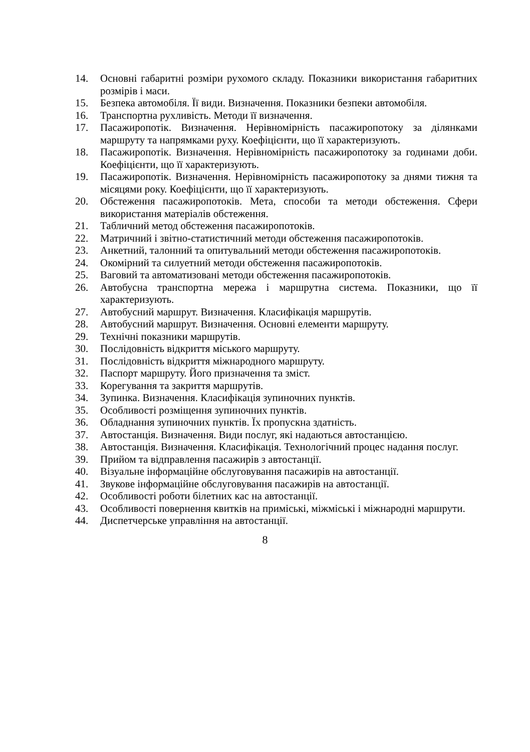14. Основні габаритні розміри рухомого складу. Показники використання габаритних розмірів і маси.
15. Безпека автомобіля. Її види. Визначення. Показники безпеки автомобіля.
16. Транспортна рухливість. Методи її визначення.
17. Пасажиропотік. Визначення. Нерівномірність пасажиропотоку за ділянками маршруту та напрямками руху. Коефіцієнти, що її характеризують.
18. Пасажиропотік. Визначення. Нерівномірність пасажиропотоку за годинами доби. Коефіцієнти, що її характеризують.
19. Пасажиропотік. Визначення. Нерівномірність пасажиропотоку за днями тижня та місяцями року. Коефіцієнти, що її характеризують.
20. Обстеження пасажиропотоків. Мета, способи та методи обстеження. Сфери використання матеріалів обстеження.
21. Табличний метод обстеження пасажиропотоків.
22. Матричний і звітно-статистичний методи обстеження пасажиропотоків.
23. Анкетний, талонний та опитувальний методи обстеження пасажиропотоків.
24. Окомірний та силуетний методи обстеження пасажиропотоків.
25. Ваговий та автоматизовані методи обстеження пасажиропотоків.
26. Автобусна транспортна мережа і маршрутна система. Показники, що її характеризують.
27. Автобусний маршрут. Визначення. Класифікація маршрутів.
28. Автобусний маршрут. Визначення. Основні елементи маршруту.
29. Технічні показники маршрутів.
30. Послідовність відкриття міського маршруту.
31. Послідовність відкриття міжнародного маршруту.
32. Паспорт маршруту. Його призначення та зміст.
33. Корегування та закриття маршрутів.
34. Зупинка. Визначення. Класифікація зупиночних пунктів.
35. Особливості розміщення зупиночних пунктів.
36. Обладнання зупиночних пунктів. Їх пропускна здатність.
37. Автостанція. Визначення. Види послуг, які надаються автостанцією.
38. Автостанція. Визначення. Класифікація. Технологічний процес надання послуг.
39. Прийом та відправлення пасажирів з автостанції.
40. Візуальне інформаційне обслуговування пасажирів на автостанції.
41. Звукове інформаційне обслуговування пасажирів на автостанції.
42. Особливості роботи білетних кас на автостанції.
43. Особливості повернення квитків на приміські, міжміські і міжнародні маршрути.
44. Диспетчерське управління на автостанції.
8